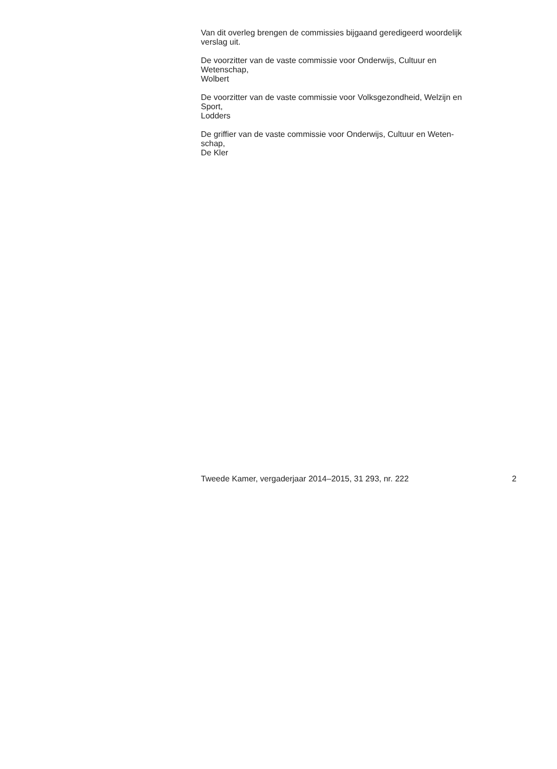Van dit overleg brengen de commissies bijgaand geredigeerd woordelijk
verslag uit.
De voorzitter van de vaste commissie voor Onderwijs, Cultuur en
Wetenschap,
Wolbert
De voorzitter van de vaste commissie voor Volksgezondheid, Welzijn en
Sport,
Lodders
De griffier van de vaste commissie voor Onderwijs, Cultuur en Weten-
schap,
De Kler
Tweede Kamer, vergaderjaar 2014–2015, 31 293, nr. 222 2